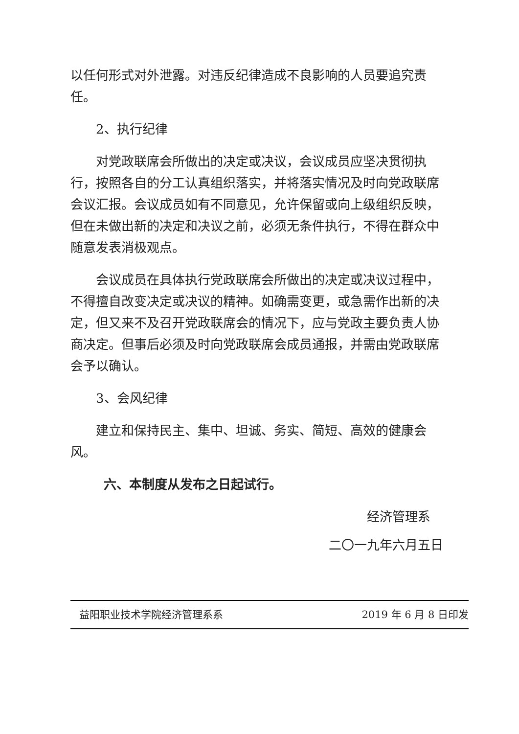以任何形式对外泄露。对违反纪律造成不良影响的人员要追究责任。
2、执行纪律
对党政联席会所做出的决定或决议，会议成员应坚决贯彻执行，按照各自的分工认真组织落实，并将落实情况及时向党政联席会议汇报。会议成员如有不同意见，允许保留或向上级组织反映，但在未做出新的决定和决议之前，必须无条件执行，不得在群众中随意发表消极观点。
会议成员在具体执行党政联席会所做出的决定或决议过程中，不得擅自改变决定或决议的精神。如确需变更，或急需作出新的决定，但又来不及召开党政联席会的情况下，应与党政主要负责人协商决定。但事后必须及时向党政联席会成员通报，并需由党政联席会予以确认。
3、会风纪律
建立和保持民主、集中、坦诚、务实、简短、高效的健康会风。
六、本制度从发布之日起试行。
经济管理系
二〇一九年六月五日
益阳职业技术学院经济管理系系 2019 年 6 月 8 日印发